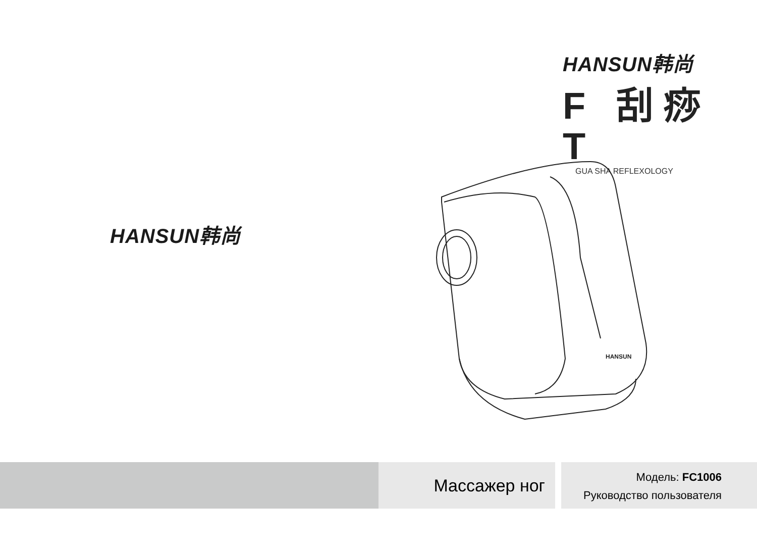HANSUN韩尚
F 刮痧 T
GUA SHA REFLEXOLOGY
HANSUN韩尚
HANSUN
Массажер ног
Модель: FC1006
Руководство пользователя